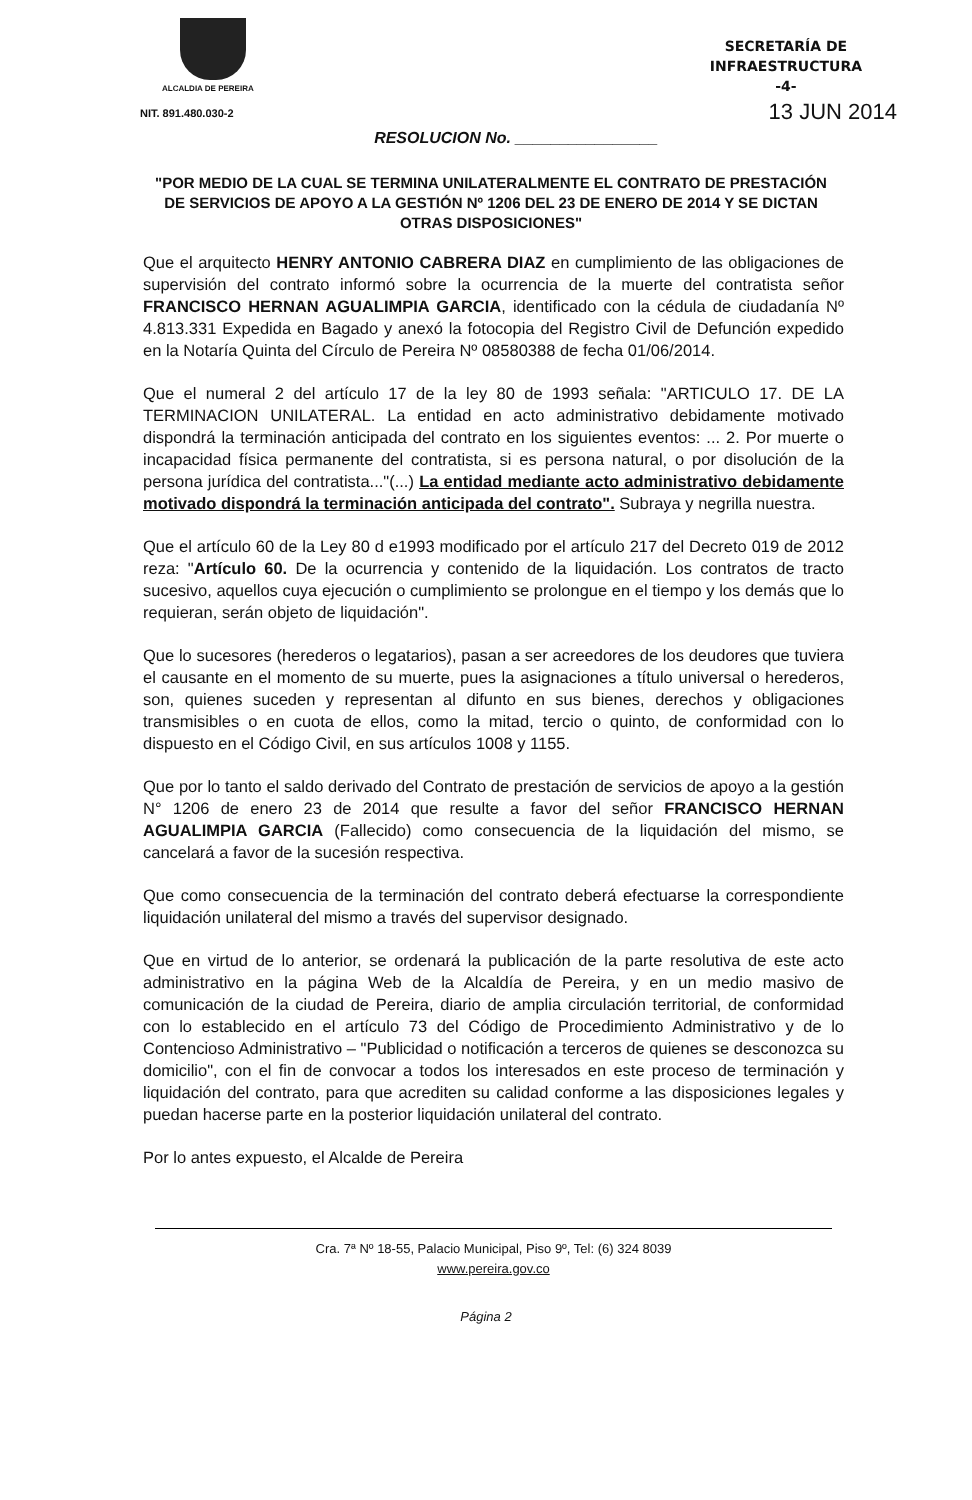ALCALDIA DE PEREIRA
NIT. 891.480.030-2
SECRETARÍA DE
INFRAESTRUCTURA
-4-
13 JUN 2014
RESOLUCION No. ________________
"POR MEDIO DE LA CUAL SE TERMINA UNILATERALMENTE EL CONTRATO DE PRESTACIÓN DE SERVICIOS DE APOYO A LA GESTIÓN Nº 1206 DEL 23 DE ENERO DE 2014 Y SE DICTAN OTRAS DISPOSICIONES"
Que el arquitecto HENRY ANTONIO CABRERA DIAZ en cumplimiento de las obligaciones de supervisión del contrato informó sobre la ocurrencia de la muerte del contratista señor FRANCISCO HERNAN AGUALIMPIA GARCIA, identificado con la cédula de ciudadanía Nº 4.813.331 Expedida en Bagado y anexó la fotocopia del Registro Civil de Defunción expedido en la Notaría Quinta del Círculo de Pereira Nº 08580388 de fecha 01/06/2014.
Que el numeral 2 del artículo 17 de la ley 80 de 1993 señala: "ARTICULO 17. DE LA TERMINACION UNILATERAL. La entidad en acto administrativo debidamente motivado dispondrá la terminación anticipada del contrato en los siguientes eventos: ... 2. Por muerte o incapacidad física permanente del contratista, si es persona natural, o por disolución de la persona jurídica del contratista..."(...) La entidad mediante acto administrativo debidamente motivado dispondrá la terminación anticipada del contrato". Subraya y negrilla nuestra.
Que el artículo 60 de la Ley 80 d e1993 modificado por el artículo 217 del Decreto 019 de 2012 reza: "Artículo 60. De la ocurrencia y contenido de la liquidación. Los contratos de tracto sucesivo, aquellos cuya ejecución o cumplimiento se prolongue en el tiempo y los demás que lo requieran, serán objeto de liquidación".
Que lo sucesores (herederos o legatarios), pasan a ser acreedores de los deudores que tuviera el causante en el momento de su muerte, pues la asignaciones a título universal o herederos, son, quienes suceden y representan al difunto en sus bienes, derechos y obligaciones transmisibles o en cuota de ellos, como la mitad, tercio o quinto, de conformidad con lo dispuesto en el Código Civil, en sus artículos 1008 y 1155.
Que por lo tanto el saldo derivado del Contrato de prestación de servicios de apoyo a la gestión N° 1206 de enero 23 de 2014 que resulte a favor del señor FRANCISCO HERNAN AGUALIMPIA GARCIA (Fallecido) como consecuencia de la liquidación del mismo, se cancelará a favor de la sucesión respectiva.
Que como consecuencia de la terminación del contrato deberá efectuarse la correspondiente liquidación unilateral del mismo a través del supervisor designado.
Que en virtud de lo anterior, se ordenará la publicación de la parte resolutiva de este acto administrativo en la página Web de la Alcaldía de Pereira, y en un medio masivo de comunicación de la ciudad de Pereira, diario de amplia circulación territorial, de conformidad con lo establecido en el artículo 73 del Código de Procedimiento Administrativo y de lo Contencioso Administrativo – "Publicidad o notificación a terceros de quienes se desconozca su domicilio", con el fin de convocar a todos los interesados en este proceso de terminación y liquidación del contrato, para que acrediten su calidad conforme a las disposiciones legales y puedan hacerse parte en la posterior liquidación unilateral del contrato.
Por lo antes expuesto, el Alcalde de Pereira
Cra. 7ª Nº 18-55, Palacio Municipal, Piso 9º, Tel: (6) 324 8039
www.pereira.gov.co
Página 2